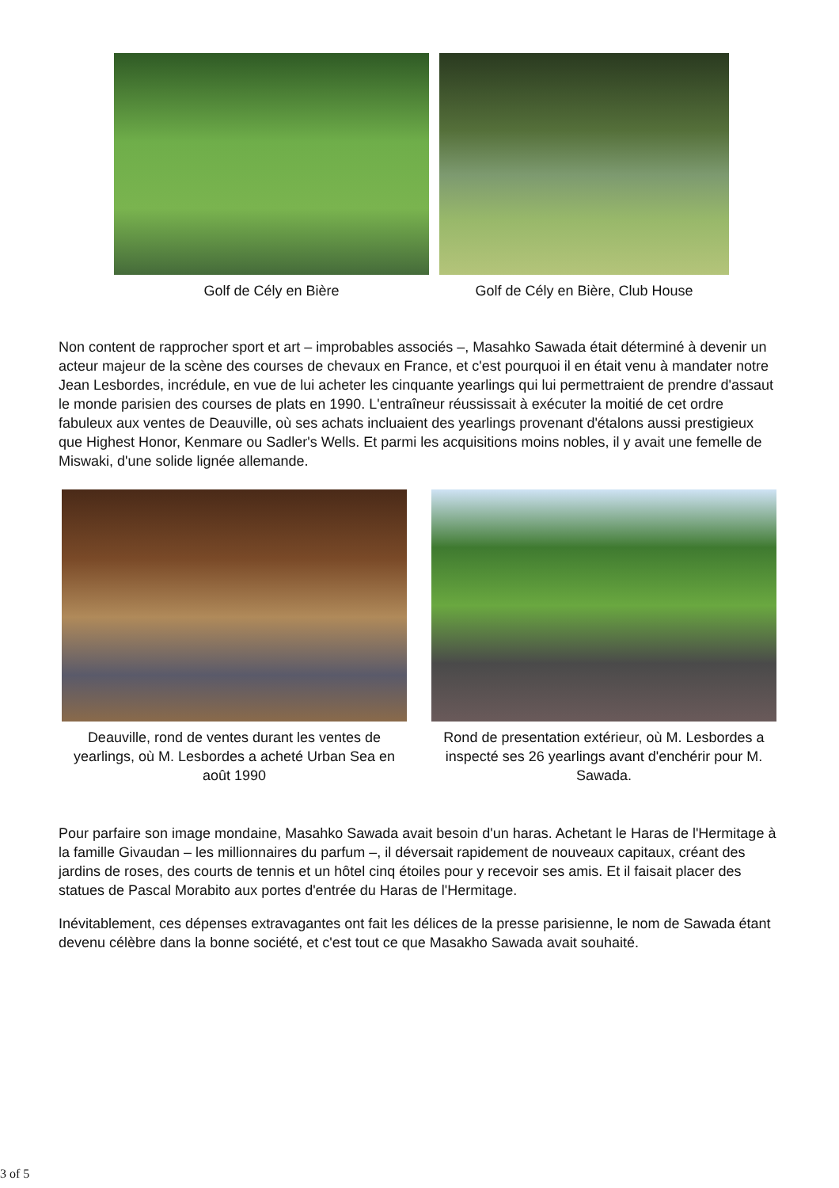Golf de Cély en Bière Golf de Cély en Bière, Club House
Non content de rapprocher sport et art – improbables associés –, Masahko Sawada était déterminé à devenir un acteur majeur de la scène des courses de chevaux en France, et c'est pourquoi il en était venu à mandater notre Jean Lesbordes, incrédule, en vue de lui acheter les cinquante yearlings qui lui permettraient de prendre d'assaut le monde parisien des courses de plats en 1990. L'entraîneur réussissait à exécuter la moitié de cet ordre fabuleux aux ventes de Deauville, où ses achats incluaient des yearlings provenant d'étalons aussi prestigieux que Highest Honor, Kenmare ou Sadler's Wells. Et parmi les acquisitions moins nobles, il y avait une femelle de Miswaki, d'une solide lignée allemande.
Deauville, rond de ventes durant les ventes de yearlings, où M. Lesbordes a acheté Urban Sea en août 1990
Rond de presentation extérieur, où M. Lesbordes a inspecté ses 26 yearlings avant d'enchérir pour M. Sawada.
Pour parfaire son image mondaine, Masahko Sawada avait besoin d'un haras. Achetant le Haras de l'Hermitage à la famille Givaudan – les millionnaires du parfum –, il déversait rapidement de nouveaux capitaux, créant des jardins de roses, des courts de tennis et un hôtel cinq étoiles pour y recevoir ses amis. Et il faisait placer des statues de Pascal Morabito aux portes d'entrée du Haras de l'Hermitage.
Inévitablement, ces dépenses extravagantes ont fait les délices de la presse parisienne, le nom de Sawada étant devenu célèbre dans la bonne société, et c'est tout ce que Masakho Sawada avait souhaité.
3 of 5